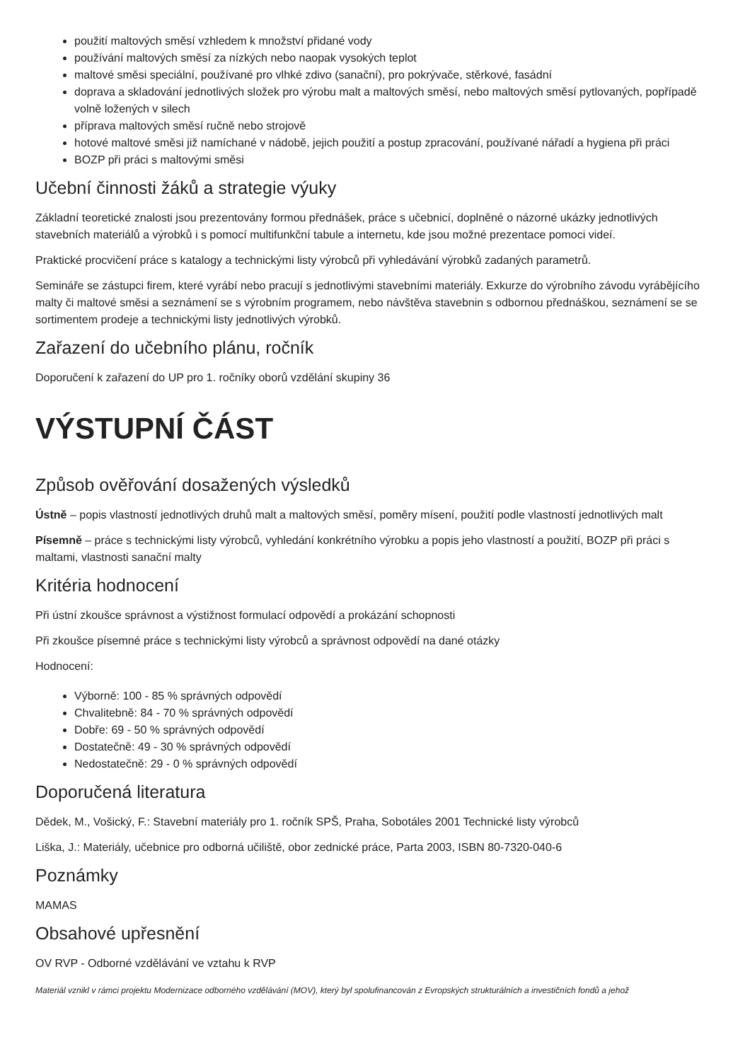použití maltových směsí vzhledem k množství přidané vody
používání maltových směsí za nízkých nebo naopak vysokých teplot
maltové směsi speciální, používané pro vlhké zdivo (sanační), pro pokrývače, stěrkové, fasádní
doprava a skladování jednotlivých složek pro výrobu malt a maltových směsí, nebo maltových směsí pytlovaných, popřípadě volně ložených v silech
příprava maltových směsí ručně nebo strojově
hotové maltové směsi již namíchané v nádobě, jejich použití a postup zpracování, používané nářadí a hygiena při práci
BOZP při práci s maltovými směsi
Učební činnosti žáků a strategie výuky
Základní teoretické znalosti jsou prezentovány formou přednášek, práce s učebnicí, doplněné o názorné ukázky jednotlivých stavebních materiálů a výrobků i s pomocí multifunkční tabule a internetu, kde jsou možné prezentace pomoci videí.
Praktické procvičení práce s katalogy a technickými listy výrobců při vyhledávání výrobků zadaných parametrů.
Semináře se zástupci firem, které vyrábí nebo pracují s jednotlivými stavebními materiály. Exkurze do výrobního závodu vyrábějícího malty či maltové směsi a seznámení se s výrobním programem, nebo návštěva stavebnin s odbornou přednáškou, seznámení se se sortimentem prodeje a technickými listy jednotlivých výrobků.
Zařazení do učebního plánu, ročník
Doporučení k zařazení do UP pro 1. ročníky oborů vzdělání skupiny 36
VÝSTUPNÍ ČÁST
Způsob ověřování dosažených výsledků
Ústně – popis vlastností jednotlivých druhů malt a maltových směsí, poměry mísení, použití podle vlastností jednotlivých malt
Písemně – práce s technickými listy výrobců, vyhledání konkrétního výrobku a popis jeho vlastností a použití, BOZP při práci s maltami, vlastnosti sanační malty
Kritéria hodnocení
Při ústní zkoušce správnost a výstižnost formulací odpovědí a prokázání schopnosti
Při zkoušce písemné práce s technickými listy výrobců a správnost odpovědí na dané otázky
Hodnocení:
Výborně: 100 - 85 % správných odpovědí
Chvalitebně: 84 - 70 % správných odpovědí
Dobře: 69 - 50 % správných odpovědí
Dostatečně: 49 - 30 % správných odpovědí
Nedostatečně: 29 - 0 % správných odpovědí
Doporučená literatura
Dědek, M., Vošický, F.: Stavební materiály pro 1. ročník SPŠ, Praha, Sobotáles 2001 Technické listy výrobců
Liška, J.: Materiály, učebnice pro odborná učiliště, obor zednické práce, Parta 2003, ISBN 80-7320-040-6
Poznámky
MAMAS
Obsahové upřesnění
OV RVP - Odborné vzdělávání ve vztahu k RVP
Materiál vznikl v rámci projektu Modernizace odborného vzdělávání (MOV), který byl spolufinancován z Evropských strukturálních a investičních fondů a jehož